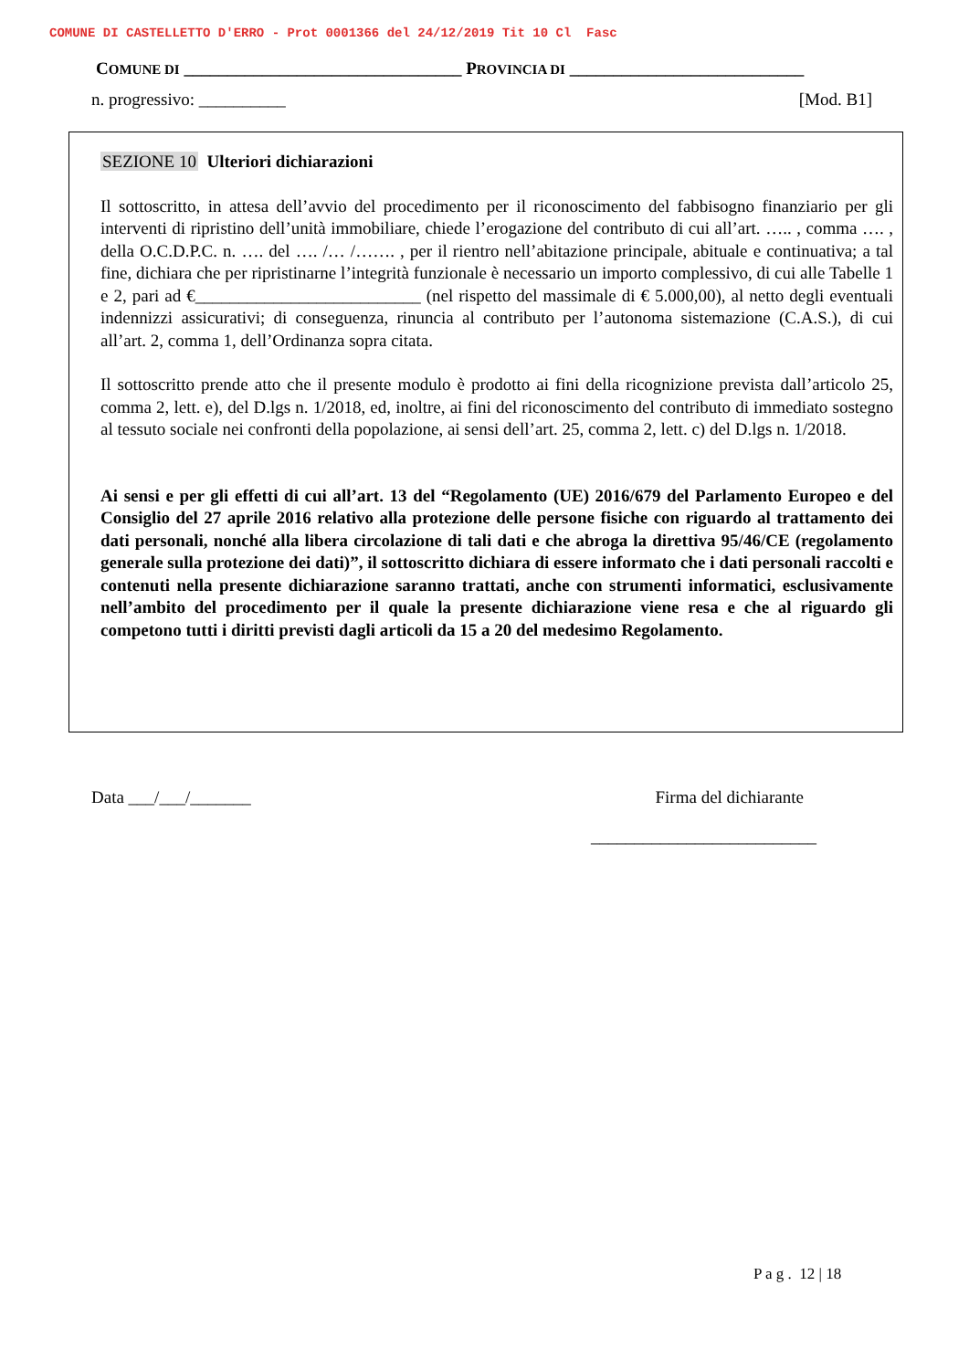COMUNE DI CASTELLETTO D'ERRO - Prot 0001366 del 24/12/2019 Tit 10 Cl Fasc
COMUNE DI ________________________________ PROVINCIA DI ___________________________
n. progressivo: __________ [Mod. B1]
SEZIONE 10 Ulteriori dichiarazioni
Il sottoscritto, in attesa dell’avvio del procedimento per il riconoscimento del fabbisogno finanziario per gli interventi di ripristino dell’unità immobiliare, chiede l’erogazione del contributo di cui all’art. ….. , comma …. , della O.C.D.P.C. n. …. del …. /… /……. , per il rientro nell’abitazione principale, abituale e continuativa; a tal fine, dichiara che per ripristinarne l’integrità funzionale è necessario un importo complessivo, di cui alle Tabelle 1 e 2, pari ad €__________________________ (nel rispetto del massimale di € 5.000,00), al netto degli eventuali indennizzi assicurativi; di conseguenza, rinuncia al contributo per l’autonoma sistemazione (C.A.S.), di cui all’art. 2, comma 1, dell’Ordinanza sopra citata.
Il sottoscritto prende atto che il presente modulo è prodotto ai fini della ricognizione prevista dall’articolo 25, comma 2, lett. e), del D.lgs n. 1/2018, ed, inoltre, ai fini del riconoscimento del contributo di immediato sostegno al tessuto sociale nei confronti della popolazione, ai sensi dell’art. 25, comma 2, lett. c) del D.lgs n. 1/2018.
Ai sensi e per gli effetti di cui all’art. 13 del “Regolamento (UE) 2016/679 del Parlamento Europeo e del Consiglio del 27 aprile 2016 relativo alla protezione delle persone fisiche con riguardo al trattamento dei dati personali, nonché alla libera circolazione di tali dati e che abroga la direttiva 95/46/CE (regolamento generale sulla protezione dei dati)”, il sottoscritto dichiara di essere informato che i dati personali raccolti e contenuti nella presente dichiarazione saranno trattati, anche con strumenti informatici, esclusivamente nell’ambito del procedimento per il quale la presente dichiarazione viene resa e che al riguardo gli competono tutti i diritti previsti dagli articoli da 15 a 20 del medesimo Regolamento.
Data ___/___/_______ Firma del dichiarante
__________________________
P a g . 12 | 18